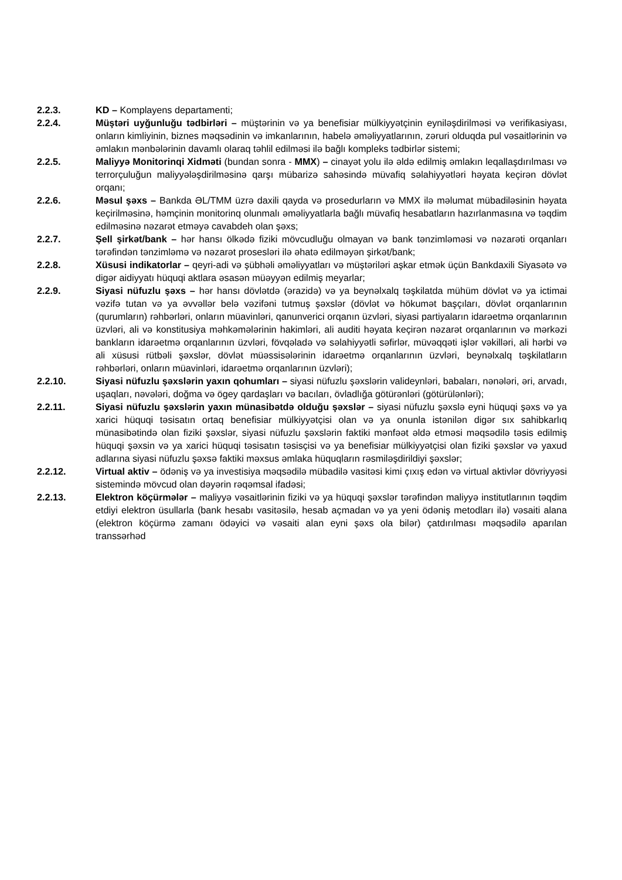2.2.3. KD – Komplayens departamenti;
2.2.4. Müştəri uyğunluğu tədbirləri – müştərinin və ya benefisiar mülkiyyətçinin eyniləşdirilməsi və verifikasiyası, onların kimliyinin, biznes məqsədinin və imkanlarının, habelə əməliyyatlarının, zəruri olduqda pul vəsaitlərinin və əmlakın mənbələrinin davamlı olaraq təhlil edilməsi ilə bağlı kompleks tədbirlər sistemi;
2.2.5. Maliyyə Monitorinqi Xidməti (bundan sonra - MMX) – cinayət yolu ilə əldə edilmiş əmlakın leqallaşdırılması və terrorçuluğun maliyyələşdirilməsinə qarşı mübarizə sahəsində müvafiq səlahiyyətləri həyata keçirən dövlət orqanı;
2.2.6. Məsul şəxs – Bankda ƏL/TMM üzrə daxili qayda və prosedurların və MMX ilə məlumat mübadiləsinin həyata keçirilməsinə, həmçinin monitorinq olunmalı əməliyyatlarla bağlı müvafiq hesabatların hazırlanmasına və təqdim edilməsinə nəzarət etməyə cavabdeh olan şəxs;
2.2.7. Şell şirkət/bank – hər hansı ölkədə fiziki mövcudluğu olmayan və bank tənzimləməsi və nəzarəti orqanları tərəfindən tənzimləmə və nəzarət prosesləri ilə əhatə edilməyən şirkət/bank;
2.2.8. Xüsusi indikatorlar – qeyri-adi və şübhəli əməliyyatları və müştəriləri aşkar etmək üçün Bankdaxili Siyasətə və digər aidiyyatı hüquqi aktlara əsasən müəyyən edilmiş meyarlar;
2.2.9. Siyasi nüfuzlu şəxs – hər hansı dövlətdə (ərazidə) və ya beynəlxalq təşkilatda mühüm dövlət və ya ictimai vəzifə tutan və ya əvvəllər belə vəzifəni tutmuş şəxslər (dövlət və hökumət başçıları, dövlət orqanlarının (qurumların) rəhbərləri, onların müavinləri, qanunverici orqanın üzvləri, siyasi partiyaların idarəetmə orqanlarının üzvləri, ali və konstitusiya məhkəmələrinin hakimləri, ali auditi həyata keçirən nəzarət orqanlarının və mərkəzi bankların idarəetmə orqanlarının üzvləri, fövqəladə və səlahiyyətli səfirlər, müvəqqəti işlər vəkilləri, ali hərbi və ali xüsusi rütbəli şəxslər, dövlət müəssisələrinin idarəetmə orqanlarının üzvləri, beynəlxalq təşkilatların rəhbərləri, onların müavinləri, idarəetmə orqanlarının üzvləri);
2.2.10. Siyasi nüfuzlu şəxslərin yaxın qohumları – siyasi nüfuzlu şəxslərin valideynləri, babaları, nənələri, əri, arvadı, uşaqları, nəvələri, doğma və ögey qardaşları və bacıları, övladlığa götürənləri (götürülənləri);
2.2.11. Siyasi nüfuzlu şəxslərin yaxın münasibətdə olduğu şəxslər – siyasi nüfuzlu şəxslə eyni hüquqi şəxs və ya xarici hüquqi təsisatın ortaq benefisiar mülkiyyətçisi olan və ya onunla istənilən digər sıx sahibkarlıq münasibətində olan fiziki şəxslər, siyasi nüfuzlu şəxslərin faktiki mənfəət əldə etməsi məqsədilə təsis edilmiş hüquqi şəxsin və ya xarici hüquqi təsisatın təsisçisi və ya benefisiar mülkiyyətçisi olan fiziki şəxslər və yaxud adlarına siyasi nüfuzlu şəxsə faktiki məxsus əmlaka hüquqların rəsmiləşdirildiyi şəxslər;
2.2.12. Virtual aktiv – ödəniş və ya investisiya məqsədilə mübadilə vasitəsi kimi çıxış edən və virtual aktivlər dövriyyəsi sistemində mövcud olan dəyərin rəqəmsal ifadəsi;
2.2.13. Elektron köçürmələr – maliyyə vəsaitlərinin fiziki və ya hüquqi şəxslər tərəfindən maliyyə institutlarının təqdim etdiyi elektron üsullarla (bank hesabı vasitəsilə, hesab açmadan və ya yeni ödəniş metodları ilə) vəsaiti alana (elektron köçürmə zamanı ödəyici və vəsaiti alan eyni şəxs ola bilər) çatdırılması məqsədilə aparılan transsərhəd